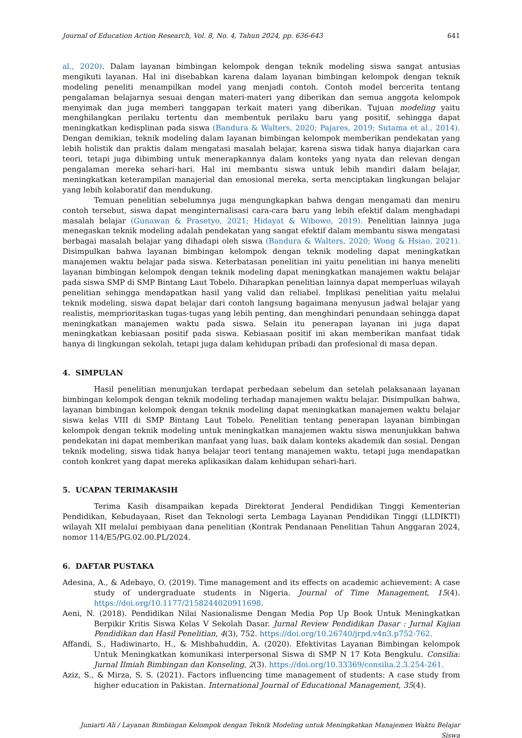Journal of Education Action Research, Vol. 8, No. 4, Tahun 2024, pp. 636-643 641
al., 2020). Dalam layanan bimbingan kelompok dengan teknik modeling siswa sangat antusias mengikuti layanan. Hal ini disebabkan karena dalam layanan bimbingan kelompok dengan teknik modeling peneliti menampilkan model yang menjadi contoh. Contoh model bercerita tentang pengalaman belajarnya sesuai dengan materi-materi yang diberikan dan semua anggota kelompok menyimak dan juga memberi tanggapan terkait materi yang diberikan. Tujuan modeling yaitu menghilangkan perilaku tertentu dan membentuk perilaku baru yang positif, sehingga dapat meningkatkan kedisplinan pada siswa (Bandura & Walters, 2020; Pajares, 2019; Sutama et al., 2014). Dengan demikian, teknik modeling dalam layanan bimbingan kelompok memberikan pendekatan yang lebih holistik dan praktis dalam mengatasi masalah belajar, karena siswa tidak hanya diajarkan cara teori, tetapi juga dibimbing untuk menerapkannya dalam konteks yang nyata dan relevan dengan pengalaman mereka sehari-hari. Hal ini membantu siswa untuk lebih mandiri dalam belajar, meningkatkan keterampilan manajerial dan emosional mereka, serta menciptakan lingkungan belajar yang lebih kolaboratif dan mendukung.
Temuan penelitian sebelumnya juga mengungkapkan bahwa dengan mengamati dan meniru contoh tersebut, siswa dapat menginternalisasi cara-cara baru yang lebih efektif dalam menghadapi masalah belajar (Gunawan & Prasetyo, 2021; Hidayat & Wibowo, 2019). Penelitian lainnya juga menegaskan teknik modeling adalah pendekatan yang sangat efektif dalam membantu siswa mengatasi berbagai masalah belajar yang dihadapi oleh siswa (Bandura & Walters, 2020; Wong & Hsiao, 2021). Disimpulkan bahwa layanan bimbingan kelompok dengan teknik modeling dapat meningkatkan manajemen waktu belajar pada siswa. Keterbatasan penelitian ini yaitu penelitian ini hanya meneliti layanan bimbingan kelompok dengan teknik modeling dapat meningkatkan manajemen waktu belajar pada siswa SMP di SMP Bintang Laut Tobelo. Diharapkan penelitian lainnya dapat memperluas wilayah penelitian sehingga mendapatkan hasil yang valid dan reliabel. Implikasi penelitian yaitu melalui teknik modeling, siswa dapat belajar dari contoh langsung bagaimana menyusun jadwal belajar yang realistis, memprioritaskan tugas-tugas yang lebih penting, dan menghindari penundaan sehingga dapat meningkatkan manajemen waktu pada siswa. Selain itu penerapan layanan ini juga dapat meningkatkan kebiasaan positif pada siswa. Kebiasaan positif ini akan memberikan manfaat tidak hanya di lingkungan sekolah, tetapi juga dalam kehidupan pribadi dan profesional di masa depan.
4. SIMPULAN
Hasil penelitian menunjukan terdapat perbedaan sebelum dan setelah pelaksanaan layanan bimbingan kelompok dengan teknik modeling terhadap manajemen waktu belajar. Disimpulkan bahwa, layanan bimbingan kelompok dengan teknik modeling dapat meningkatkan manajemen waktu belajar siswa kelas VIII di SMP Bintang Laut Tobelo. Penelitian tentang penerapan layanan bimbingan kelompok dengan teknik modeling untuk meningkatkan manajemen waktu siswa menunjukkan bahwa pendekatan ini dapat memberikan manfaat yang luas, baik dalam konteks akademik dan sosial. Dengan teknik modeling, siswa tidak hanya belajar teori tentang manajemen waktu, tetapi juga mendapatkan contoh konkret yang dapat mereka aplikasikan dalam kehidupan sehari-hari.
5. UCAPAN TERIMAKASIH
Terima Kasih disampaikan kepada Direktorat Jenderal Pendidikan Tinggi Kementerian Pendidikan, Kebudayaan, Riset dan Teknologi serta Lembaga Layanan Pendidikan Tinggi (LLDIKTI) wilayah XII melalui pembiyaan dana penelitian (Kontrak Pendanaan Penelitian Tahun Anggaran 2024, nomor 114/E5/PG.02.00.PL/2024.
6. DAFTAR PUSTAKA
Adesina, A., & Adebayo, O. (2019). Time management and its effects on academic achievement: A case study of undergraduate students in Nigeria. Journal of Time Management, 15(4). https://doi.org/10.1177/2158244020911698.
Aeni, N. (2018). Pendidikan Nilai Nasionalisme Dengan Media Pop Up Book Untuk Meningkatkan Berpikir Kritis Siswa Kelas V Sekolah Dasar. Jurnal Review Pendidikan Dasar : Jurnal Kajian Pendidikan dan Hasil Penelitian, 4(3), 752. https://doi.org/10.26740/jrpd.v4n3.p752-762.
Affandi, S., Hadiwinarto, H., & Mishbahuddin, A. (2020). Efektivitas Layanan Bimbingan kelompok Untuk Meningkatkan komunikasi interpersonal Siswa di SMP N 17 Kota Bengkulu. Consilia: Jurnal Ilmiah Bimbingan dan Konseling, 2(3). https://doi.org/10.33369/consilia.2.3.254-261.
Aziz, S., & Mirza, S. S. (2021). Factors influencing time management of students: A case study from higher education in Pakistan. International Journal of Educational Management, 35(4).
Juniarti Ali / Layanan Bimbingan Kelompok dengan Teknik Modeling untuk Meningkatkan Manajemen Waktu Belajar Siswa